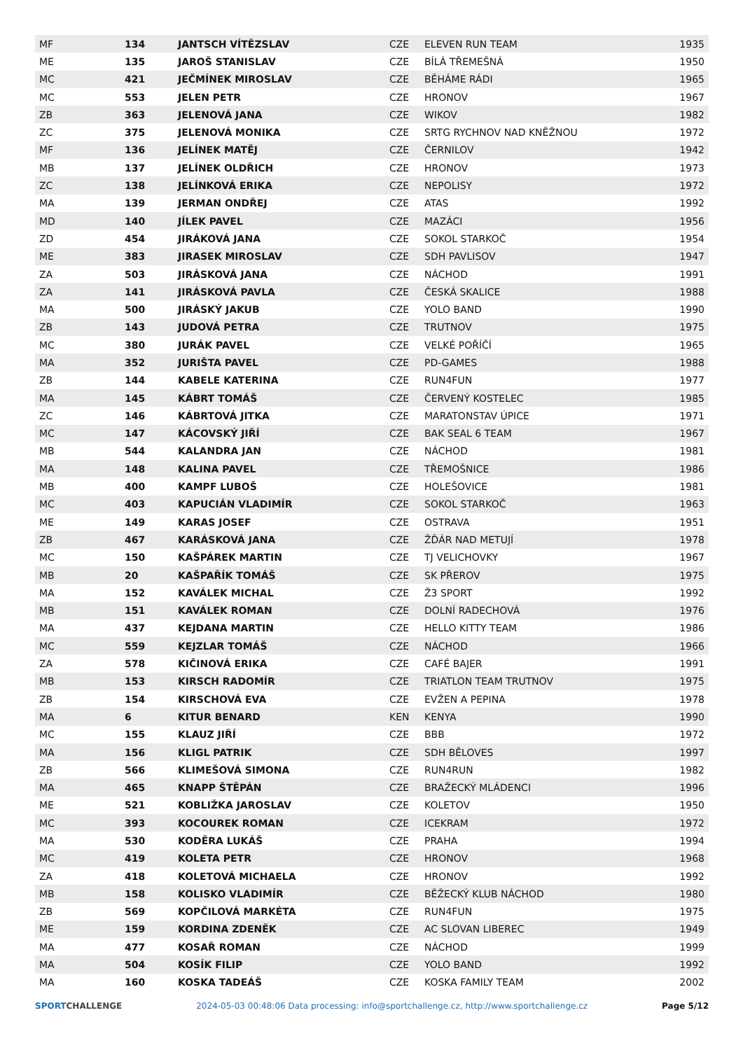| MF | 134 | JANTSCH VÍTĚZSLAV | CZE | ELEVEN RUN TEAM | 1935 |
| ME | 135 | JAROŠ STANISLAV | CZE | BÍLÁ TŘEMEŠNÁ | 1950 |
| MC | 421 | JEČMÍNEK MIROSLAV | CZE | BĚHÁME RÁDI | 1965 |
| MC | 553 | JELEN PETR | CZE | HRONOV | 1967 |
| ZB | 363 | JELENOVÁ JANA | CZE | WIKOV | 1982 |
| ZC | 375 | JELENOVÁ MONIKA | CZE | SRTG RYCHNOV NAD KNĚŽNOU | 1972 |
| MF | 136 | JELÍNEK MATĚJ | CZE | ČERNILOV | 1942 |
| MB | 137 | JELÍNEK OLDŘICH | CZE | HRONOV | 1973 |
| ZC | 138 | JELÍNKOVÁ ERIKA | CZE | NEPOLISY | 1972 |
| MA | 139 | JERMAN ONDŘEJ | CZE | ATAS | 1992 |
| MD | 140 | JÍLEK PAVEL | CZE | MAZÁCI | 1956 |
| ZD | 454 | JIRÁKOVÁ JANA | CZE | SOKOL STARKOČ | 1954 |
| ME | 383 | JIRASEK MIROSLAV | CZE | SDH PAVLISOV | 1947 |
| ZA | 503 | JIRÁSKOVÁ JANA | CZE | NÁCHOD | 1991 |
| ZA | 141 | JIRÁSKOVÁ PAVLA | CZE | ČESKÁ SKALICE | 1988 |
| MA | 500 | JIRÁSKÝ JAKUB | CZE | YOLO BAND | 1990 |
| ZB | 143 | JUDOVÁ PETRA | CZE | TRUTNOV | 1975 |
| MC | 380 | JURÁK PAVEL | CZE | VELKÉ POŘÍČÍ | 1965 |
| MA | 352 | JURIŠTA PAVEL | CZE | PD-GAMES | 1988 |
| ZB | 144 | KABELE KATERINA | CZE | RUN4FUN | 1977 |
| MA | 145 | KÁBRT TOMÁŠ | CZE | ČERVENÝ KOSTELEC | 1985 |
| ZC | 146 | KÁBRTOVÁ JITKA | CZE | MARATONSTAV ÚPICE | 1971 |
| MC | 147 | KÁCOVSKÝ JIŘÍ | CZE | BAK SEAL 6 TEAM | 1967 |
| MB | 544 | KALANDRA JAN | CZE | NÁCHOD | 1981 |
| MA | 148 | KALINA PAVEL | CZE | TŘEMOŠNICE | 1986 |
| MB | 400 | KAMPF LUBOŠ | CZE | HOLEŠOVICE | 1981 |
| MC | 403 | KAPUCIÁN VLADIMÍR | CZE | SOKOL STARKOČ | 1963 |
| ME | 149 | KARAS JOSEF | CZE | OSTRAVA | 1951 |
| ZB | 467 | KARÁSKOVÁ JANA | CZE | ŽĎÁR NAD METUJÍ | 1978 |
| MC | 150 | KAŠPÁREK MARTIN | CZE | TJ VELICHOVKY | 1967 |
| MB | 20 | KAŠPAŘÍK TOMÁŠ | CZE | SK PŘEROV | 1975 |
| MA | 152 | KAVÁLEK MICHAL | CZE | Ž3 SPORT | 1992 |
| MB | 151 | KAVÁLEK ROMAN | CZE | DOLNÍ RADECHOVÁ | 1976 |
| MA | 437 | KEJDANA MARTIN | CZE | HELLO KITTY TEAM | 1986 |
| MC | 559 | KEJZLAR TOMÁŠ | CZE | NÁCHOD | 1966 |
| ZA | 578 | KIČINOVÁ ERIKA | CZE | CAFÉ BAJER | 1991 |
| MB | 153 | KIRSCH RADOMÍR | CZE | TRIATLON TEAM TRUTNOV | 1975 |
| ZB | 154 | KIRSCHOVÁ EVA | CZE | EVŽEN A PEPINA | 1978 |
| MA | 6 | KITUR BENARD | KEN | KENYA | 1990 |
| MC | 155 | KLAUZ JIŘÍ | CZE | BBB | 1972 |
| MA | 156 | KLIGL PATRIK | CZE | SDH BĚLOVES | 1997 |
| ZB | 566 | KLIMEŠOVÁ SIMONA | CZE | RUN4RUN | 1982 |
| MA | 465 | KNAPP ŠTĚPÁN | CZE | BRAŽECKÝ MLÁDENCI | 1996 |
| ME | 521 | KOBLIŽKA JAROSLAV | CZE | KOLETOV | 1950 |
| MC | 393 | KOCOUREK ROMAN | CZE | ICEKRAM | 1972 |
| MA | 530 | KODĚRA LUKÁŠ | CZE | PRAHA | 1994 |
| MC | 419 | KOLETA PETR | CZE | HRONOV | 1968 |
| ZA | 418 | KOLETOVÁ MICHAELA | CZE | HRONOV | 1992 |
| MB | 158 | KOLISKO VLADIMÍR | CZE | BĚŽECKÝ KLUB NÁCHOD | 1980 |
| ZB | 569 | KOPČILOVÁ MARKÉTA | CZE | RUN4FUN | 1975 |
| ME | 159 | KORDINA ZDENĚK | CZE | AC SLOVAN LIBEREC | 1949 |
| MA | 477 | KOSAŘ ROMAN | CZE | NÁCHOD | 1999 |
| MA | 504 | KOSÍK FILIP | CZE | YOLO BAND | 1992 |
| MA | 160 | KOSKA TADEÁŠ | CZE | KOSKA FAMILY TEAM | 2002 |
SPORTCHALLENGE 2024-05-03 00:48:06 Data processing: info@sportchallenge.cz, http://www.sportchallenge.cz Page 5/12